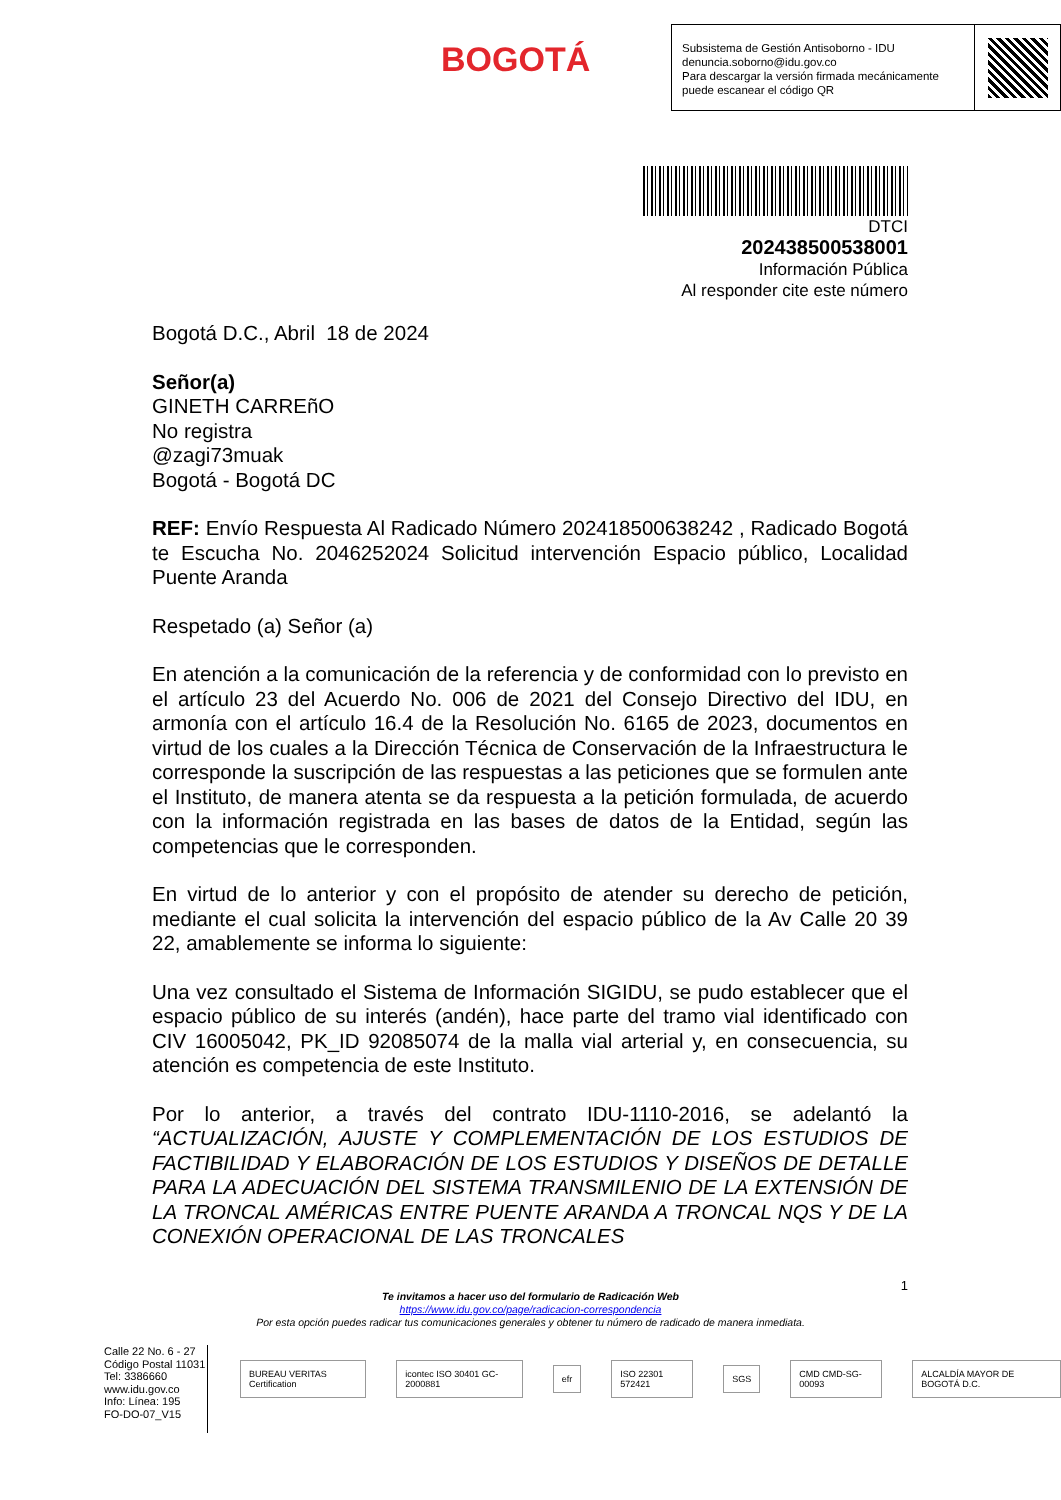BOGOTÁ
Subsistema de Gestión Antisoborno - IDU
denuncia.soborno@idu.gov.co
Para descargar la versión firmada mecánicamente puede escanear el código QR
DTCI
202438500538001
Información Pública
Al responder cite este número
Bogotá D.C., Abril 18 de 2024
Señor(a)
GINETH CARREñO
No registra
@zagi73muak
Bogotá - Bogotá DC
REF: Envío Respuesta Al Radicado Número 202418500638242 , Radicado Bogotá te Escucha No. 2046252024 Solicitud intervención Espacio público, Localidad Puente Aranda
Respetado (a) Señor (a)
En atención a la comunicación de la referencia y de conformidad con lo previsto en el artículo 23 del Acuerdo No. 006 de 2021 del Consejo Directivo del IDU, en armonía con el artículo 16.4 de la Resolución No. 6165 de 2023, documentos en virtud de los cuales a la Dirección Técnica de Conservación de la Infraestructura le corresponde la suscripción de las respuestas a las peticiones que se formulen ante el Instituto, de manera atenta se da respuesta a la petición formulada, de acuerdo con la información registrada en las bases de datos de la Entidad, según las competencias que le corresponden.
En virtud de lo anterior y con el propósito de atender su derecho de petición, mediante el cual solicita la intervención del espacio público de la Av Calle 20 39 22, amablemente se informa lo siguiente:
Una vez consultado el Sistema de Información SIGIDU, se pudo establecer que el espacio público de su interés (andén), hace parte del tramo vial identificado con CIV 16005042, PK_ID 92085074 de la malla vial arterial y, en consecuencia, su atención es competencia de este Instituto.
Por lo anterior, a través del contrato IDU-1110-2016, se adelantó la “ACTUALIZACIÓN, AJUSTE Y COMPLEMENTACIÓN DE LOS ESTUDIOS DE FACTIBILIDAD Y ELABORACIÓN DE LOS ESTUDIOS Y DISEÑOS DE DETALLE PARA LA ADECUACIÓN DEL SISTEMA TRANSMILENIO DE LA EXTENSIÓN DE LA TRONCAL AMÉRICAS ENTRE PUENTE ARANDA A TRONCAL NQS Y DE LA CONEXIÓN OPERACIONAL DE LAS TRONCALES
1
Te invitamos a hacer uso del formulario de Radicación Web
https://www.idu.gov.co/page/radicacion-correspondencia
Por esta opción puedes radicar tus comunicaciones generales y obtener tu número de radicado de manera inmediata.
Calle 22 No. 6 - 27
Código Postal 11031
Tel: 3386660
www.idu.gov.co
Info: Línea: 195
FO-DO-07_V15
BUREAU VERITAS Certification icontec ISO 30401 GC-2000881 efr ISO 22301 572421 SGS CMD CMD-SG-00093 ALCALDÍA MAYOR DE BOGOTÁ D.C.